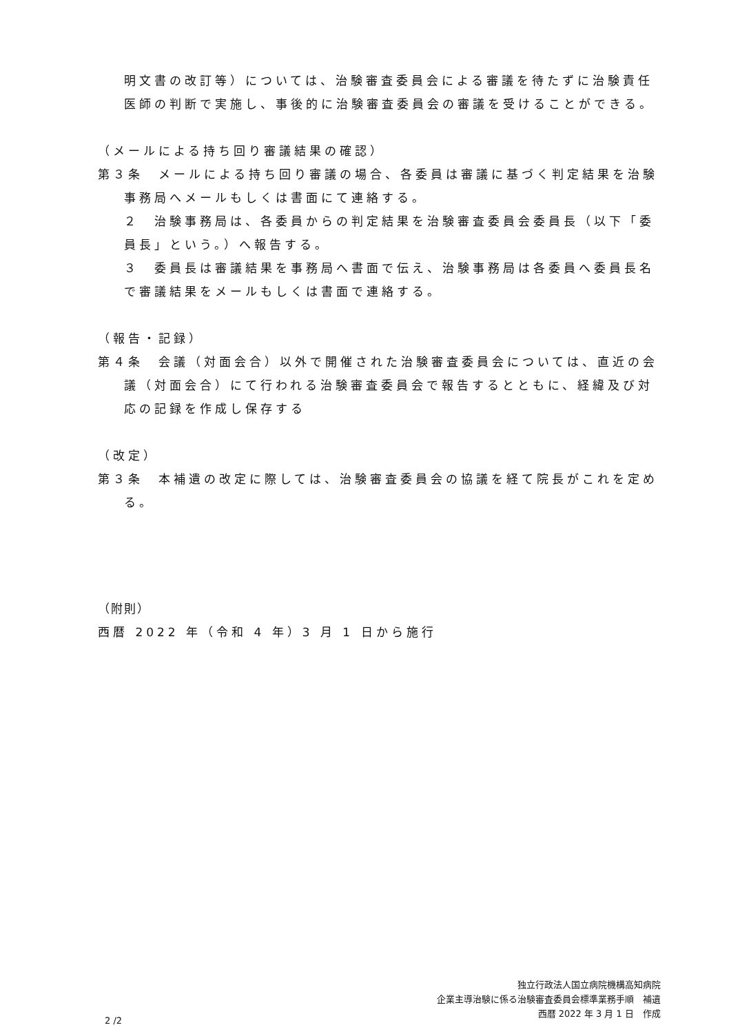明文書の改訂等）については、治験審査委員会による審議を待たずに治験責任医師の判断で実施し、事後的に治験審査委員会の審議を受けることができる。
（メールによる持ち回り審議結果の確認）
第３条　メールによる持ち回り審議の場合、各委員は審議に基づく判定結果を治験事務局へメールもしくは書面にて連絡する。
２　治験事務局は、各委員からの判定結果を治験審査委員会委員長（以下「委員長」という。）へ報告する。
３　委員長は審議結果を事務局へ書面で伝え、治験事務局は各委員へ委員長名で審議結果をメールもしくは書面で連絡する。
（報告・記録）
第４条　会議（対面会合）以外で開催された治験審査委員会については、直近の会議（対面会合）にて行われる治験審査委員会で報告するとともに、経緯及び対応の記録を作成し保存する
（改定）
第３条　本補遺の改定に際しては、治験審査委員会の協議を経て院長がこれを定める。
（附則）
西暦 2022 年（令和 4 年）3 月 1 日から施行
独立行政法人国立病院機構高知病院
企業主導治験に係る治験審査委員会標準業務手順　補遺
西暦 2022 年 3 月 1 日　作成　　
2 /2